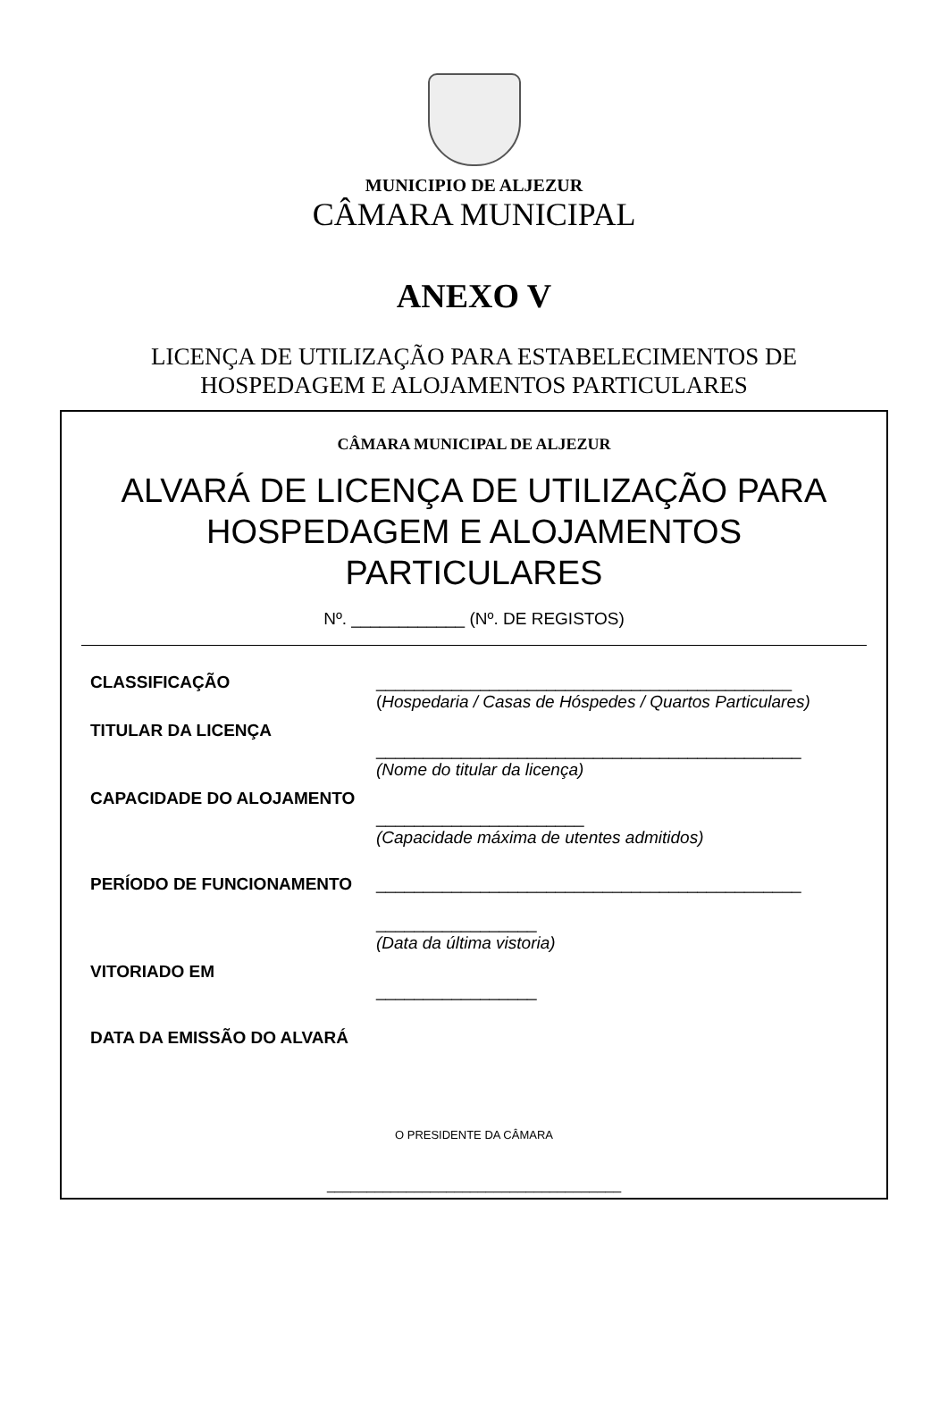MUNICIPIO DE ALJEZUR
CÂMARA MUNICIPAL
ANEXO V
LICENÇA DE UTILIZAÇÃO PARA ESTABELECIMENTOS DE
HOSPEDAGEM E ALOJAMENTOS PARTICULARES
CÂMARA MUNICIPAL DE ALJEZUR
ALVARÁ DE LICENÇA DE UTILIZAÇÃO PARA HOSPEDAGEM E ALOJAMENTOS PARTICULARES
Nº. ____________ (Nº. DE REGISTOS)
CLASSIFICAÇÃO ____________________________________________
(Hospedaria / Casas de Hóspedes / Quartos Particulares)
TITULAR DA LICENÇA
_____________________________________________
(Nome do titular da licença)
CAPACIDADE DO ALOJAMENTO
______________________
(Capacidade máxima de utentes admitidos)
PERÍODO DE FUNCIONAMENTO _____________________________________________
_________________
(Data da última vistoria)
VITORIADO EM
_________________
DATA DA EMISSÃO DO ALVARÁ
O PRESIDENTE DA CÂMARA
_____________________________________